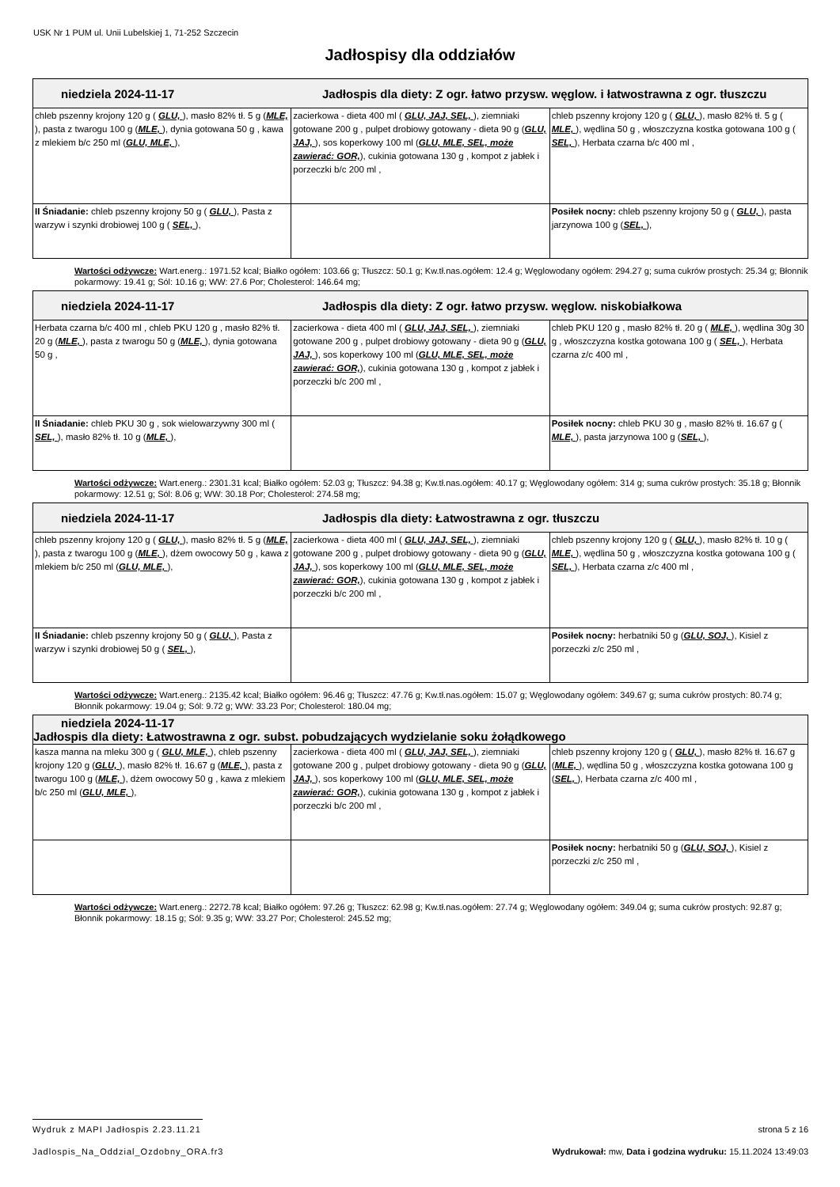USK Nr 1 PUM ul. Unii Lubelskiej 1, 71-252 Szczecin
Jadłospisy dla oddziałów
| niedziela 2024-11-17 Jadłospis dla diety: Z ogr. łatwo przysw. węglow. i łatwostrawna z ogr. tłuszczu | | |
| --- | --- | --- |
| chleb pszenny krojony 120 g ( GLU, ), masło 82% tł. 5 g ( MLE, ), pasta z twarogu 100 g ( MLE, ), dynia gotowana 50 g , kawa z mlekiem b/c 250 ml ( GLU, MLE, ), | zacierkowa - dieta 400 ml ( GLU, JAJ, SEL, ), ziemniaki gotowane 200 g , pulpet drobiowy gotowany - dieta 90 g ( GLU, JAJ, ), sos koperkowy 100 ml ( GLU, MLE, SEL, może zawierać: GOR, ), cukinia gotowana 130 g , kompot z jabłek i porzeczki b/c 200 ml , | chleb pszenny krojony 120 g ( GLU, ), masło 82% tł. 5 g ( MLE, ), wędlina 50 g , włoszczyzna kostka gotowana 100 g ( SEL, ), Herbata czarna b/c 400 ml , |
| II Śniadanie: chleb pszenny krojony 50 g ( GLU, ), Pasta z warzyw i szynki drobiowej 100 g ( SEL, ), | | Posiłek nocny: chleb pszenny krojony 50 g ( GLU, ), pasta jarzynowa 100 g ( SEL, ), |
Wartości odżywcze: Wart.energ.: 1971.52 kcal; Białko ogółem: 103.66 g; Tłuszcz: 50.1 g; Kw.tł.nas.ogółem: 12.4 g; Węglowodany ogółem: 294.27 g; suma cukrów prostych: 25.34 g; Błonnik pokarmowy: 19.41 g; Sól: 10.16 g; WW: 27.6 Por; Cholesterol: 146.64 mg;
| niedziela 2024-11-17 Jadłospis dla diety: Z ogr. łatwo przysw. węglow. niskobiałkowa | | |
| --- | --- | --- |
| Herbata czarna b/c 400 ml , chleb PKU 120 g , masło 82% tł. 20 g ( MLE, ), pasta z twarogu 50 g ( MLE, ), dynia gotowana 50 g , | zacierkowa - dieta 400 ml ( GLU, JAJ, SEL, ), ziemniaki gotowane 200 g , pulpet drobiowy gotowany - dieta 90 g ( GLU, JAJ, ), sos koperkowy 100 ml ( GLU, MLE, SEL, może zawierać: GOR, ), cukinia gotowana 130 g , kompot z jabłek i porzeczki b/c 200 ml , | chleb PKU 120 g , masło 82% tł. 20 g ( MLE, ), wędlina 30g 30 g , włoszczyzna kostka gotowana 100 g ( SEL, ), Herbata czarna z/c 400 ml , |
| II Śniadanie: chleb PKU 30 g , sok wielowarzywny 300 ml ( SEL, ), masło 82% tł. 10 g ( MLE, ), | | Posiłek nocny: chleb PKU 30 g , masło 82% tł. 16.67 g ( MLE, ), pasta jarzynowa 100 g ( SEL, ), |
Wartości odżywcze: Wart.energ.: 2301.31 kcal; Białko ogółem: 52.03 g; Tłuszcz: 94.38 g; Kw.tł.nas.ogółem: 40.17 g; Węglowodany ogółem: 314 g; suma cukrów prostych: 35.18 g; Błonnik pokarmowy: 12.51 g; Sól: 8.06 g; WW: 30.18 Por; Cholesterol: 274.58 mg;
| niedziela 2024-11-17 Jadłospis dla diety: Łatwostrawna z ogr. tłuszczu | | |
| --- | --- | --- |
| chleb pszenny krojony 120 g ( GLU, ), masło 82% tł. 5 g ( MLE, ), pasta z twarogu 100 g ( MLE, ), dżem owocowy 50 g , kawa z mlekiem b/c 250 ml ( GLU, MLE, ), | zacierkowa - dieta 400 ml ( GLU, JAJ, SEL, ), ziemniaki gotowane 200 g , pulpet drobiowy gotowany - dieta 90 g ( GLU, JAJ, ), sos koperkowy 100 ml ( GLU, MLE, SEL, może zawierać: GOR, ), cukinia gotowana 130 g , kompot z jabłek i porzeczki b/c 200 ml , | chleb pszenny krojony 120 g ( GLU, ), masło 82% tł. 10 g ( MLE, ), wędlina 50 g , włoszczyzna kostka gotowana 100 g ( SEL, ), Herbata czarna z/c 400 ml , |
| II Śniadanie: chleb pszenny krojony 50 g ( GLU, ), Pasta z warzyw i szynki drobiowej 50 g ( SEL, ), | | Posiłek nocny: herbatniki 50 g ( GLU, SOJ, ), Kisiel z porzeczki z/c 250 ml , |
Wartości odżywcze: Wart.energ.: 2135.42 kcal; Białko ogółem: 96.46 g; Tłuszcz: 47.76 g; Kw.tł.nas.ogółem: 15.07 g; Węglowodany ogółem: 349.67 g; suma cukrów prostych: 80.74 g; Błonnik pokarmowy: 19.04 g; Sól: 9.72 g; WW: 33.23 Por; Cholesterol: 180.04 mg;
| niedziela 2024-11-17 Jadłospis dla diety: Łatwostrawna z ogr. subst. pobudzających wydzielanie soku żołądkowego | | |
| --- | --- | --- |
| kasza manna na mleku 300 g ( GLU, MLE, ), chleb pszenny krojony 120 g ( GLU, ), masło 82% tł. 16.67 g ( MLE, ), pasta z twarogu 100 g ( MLE, ), dżem owocowy 50 g , kawa z mlekiem b/c 250 ml ( GLU, MLE, ), | zacierkowa - dieta 400 ml ( GLU, JAJ, SEL, ), ziemniaki gotowane 200 g , pulpet drobiowy gotowany - dieta 90 g ( GLU, JAJ, ), sos koperkowy 100 ml ( GLU, MLE, SEL, może zawierać: GOR, ), cukinia gotowana 130 g , kompot z jabłek i porzeczki b/c 200 ml , | chleb pszenny krojony 120 g ( GLU, ), masło 82% tł. 16.67 g ( MLE, ), wędlina 50 g , włoszczyzna kostka gotowana 100 g ( SEL, ), Herbata czarna z/c 400 ml , |
| | | Posiłek nocny: herbatniki 50 g ( GLU, SOJ, ), Kisiel z porzeczki z/c 250 ml , |
Wartości odżywcze: Wart.energ.: 2272.78 kcal; Białko ogółem: 97.26 g; Tłuszcz: 62.98 g; Kw.tł.nas.ogółem: 27.74 g; Węglowodany ogółem: 349.04 g; suma cukrów prostych: 92.87 g; Błonnik pokarmowy: 18.15 g; Sól: 9.35 g; WW: 33.27 Por; Cholesterol: 245.52 mg;
Wydruk z MAPI Jadłospis 2.23.11.21 strona 5 z 16
Jadlospis_Na_Oddzial_Ozdobny_ORA.fr3 Wydrukował: mw, Data i godzina wydruku: 15.11.2024 13:49:03